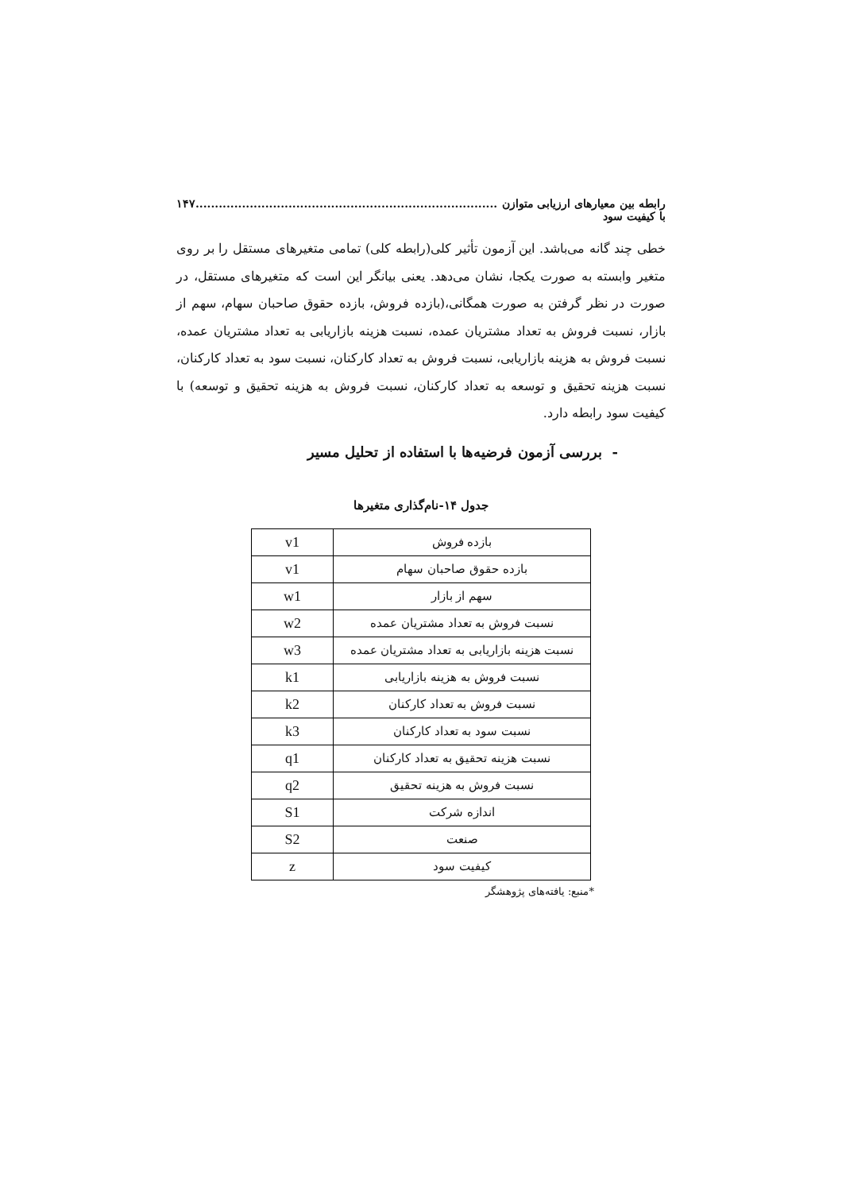رابطه بین معیارهای ارزیابی متوازن با کیفیت سود..............................................................................۱۴۷
خطی چند گانه می‌باشد. این آزمون تأثیر کلی(رابطه کلی) تمامی متغیرهای مستقل را بر روی متغیر وابسته به صورت یکجا، نشان می‌دهد. یعنی بیانگر این است که متغیرهای مستقل، در صورت در نظر گرفتن به صورت همگانی،(بازده فروش، بازده حقوق صاحبان سهام، سهم از بازار، نسبت فروش به تعداد مشتریان عمده، نسبت هزینه بازاریابی به تعداد مشتریان عمده، نسبت فروش به هزینه بازاریابی، نسبت فروش به تعداد کارکنان، نسبت سود به تعداد کارکنان، نسبت هزینه تحقیق و توسعه به تعداد کارکنان، نسبت فروش به هزینه تحقیق و توسعه) با کیفیت سود رابطه دارد.
- بررسی آزمون فرضیه‌ها با استفاده از تحلیل مسیر
جدول ۱۴-نام‌گذاری متغیرها
| بازده فروش | v1 |
| بازده حقوق صاحبان سهام | v1 |
| سهم از بازار | w1 |
| نسبت فروش به تعداد مشتریان عمده | w2 |
| نسبت هزینه بازاریابی به تعداد مشتریان عمده | w3 |
| نسبت فروش به هزینه بازاریابی | k1 |
| نسبت فروش به تعداد کارکنان | k2 |
| نسبت سود به تعداد کارکنان | k3 |
| نسبت هزینه تحقیق به تعداد کارکنان | q1 |
| نسبت فروش به هزینه تحقیق | q2 |
| اندازه شرکت | S1 |
| صنعت | S2 |
| کیفیت سود | z |
*منبع: یافته‌های پژوهشگر